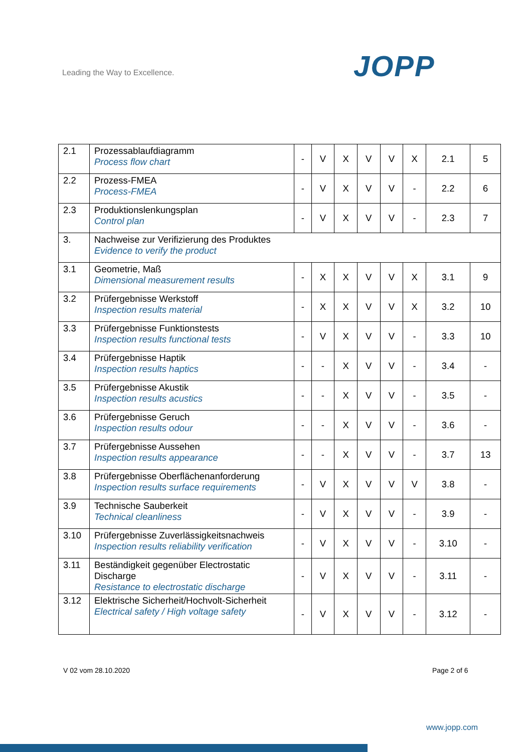Leading the Way to Excellence. JOPP
| 2.1 | Prozessablaufdiagramm Process flow chart | - | V | X | V | V | X | 2.1 | 5 |
| 2.2 | Prozess-FMEA Process-FMEA | - | V | X | V | V | - | 2.2 | 6 |
| 2.3 | Produktionslenkungsplan Control plan | - | V | X | V | V | - | 2.3 | 7 |
| 3. | Nachweise zur Verifizierung des Produktes Evidence to verify the product | | | | | | | | |
| 3.1 | Geometrie, Maß Dimensional measurement results | - | X | X | V | V | X | 3.1 | 9 |
| 3.2 | Prüfergebnisse Werkstoff Inspection results material | - | X | X | V | V | X | 3.2 | 10 |
| 3.3 | Prüfergebnisse Funktionstests Inspection results functional tests | - | V | X | V | V | - | 3.3 | 10 |
| 3.4 | Prüfergebnisse Haptik Inspection results haptics | - | - | X | V | V | - | 3.4 | - |
| 3.5 | Prüfergebnisse Akustik Inspection results acustics | - | - | X | V | V | - | 3.5 | - |
| 3.6 | Prüfergebnisse Geruch Inspection results odour | - | - | X | V | V | - | 3.6 | - |
| 3.7 | Prüfergebnisse Aussehen Inspection results appearance | - | - | X | V | V | - | 3.7 | 13 |
| 3.8 | Prüfergebnisse Oberflächenanforderung Inspection results surface requirements | - | V | X | V | V | V | 3.8 | - |
| 3.9 | Technische Sauberkeit Technical cleanliness | - | V | X | V | V | - | 3.9 | - |
| 3.10 | Prüfergebnisse Zuverlässigkeitsnachweis Inspection results reliability verification | - | V | X | V | V | - | 3.10 | - |
| 3.11 | Beständigkeit gegenüber Electrostatic Discharge Resistance to electrostatic discharge | - | V | X | V | V | - | 3.11 | - |
| 3.12 | Elektrische Sicherheit/Hochvolt-Sicherheit Electrical safety / High voltage safety | - | V | X | V | V | - | 3.12 | - |
V 02 vom 28.10.2020 Page 2 of 6
www.jopp.com